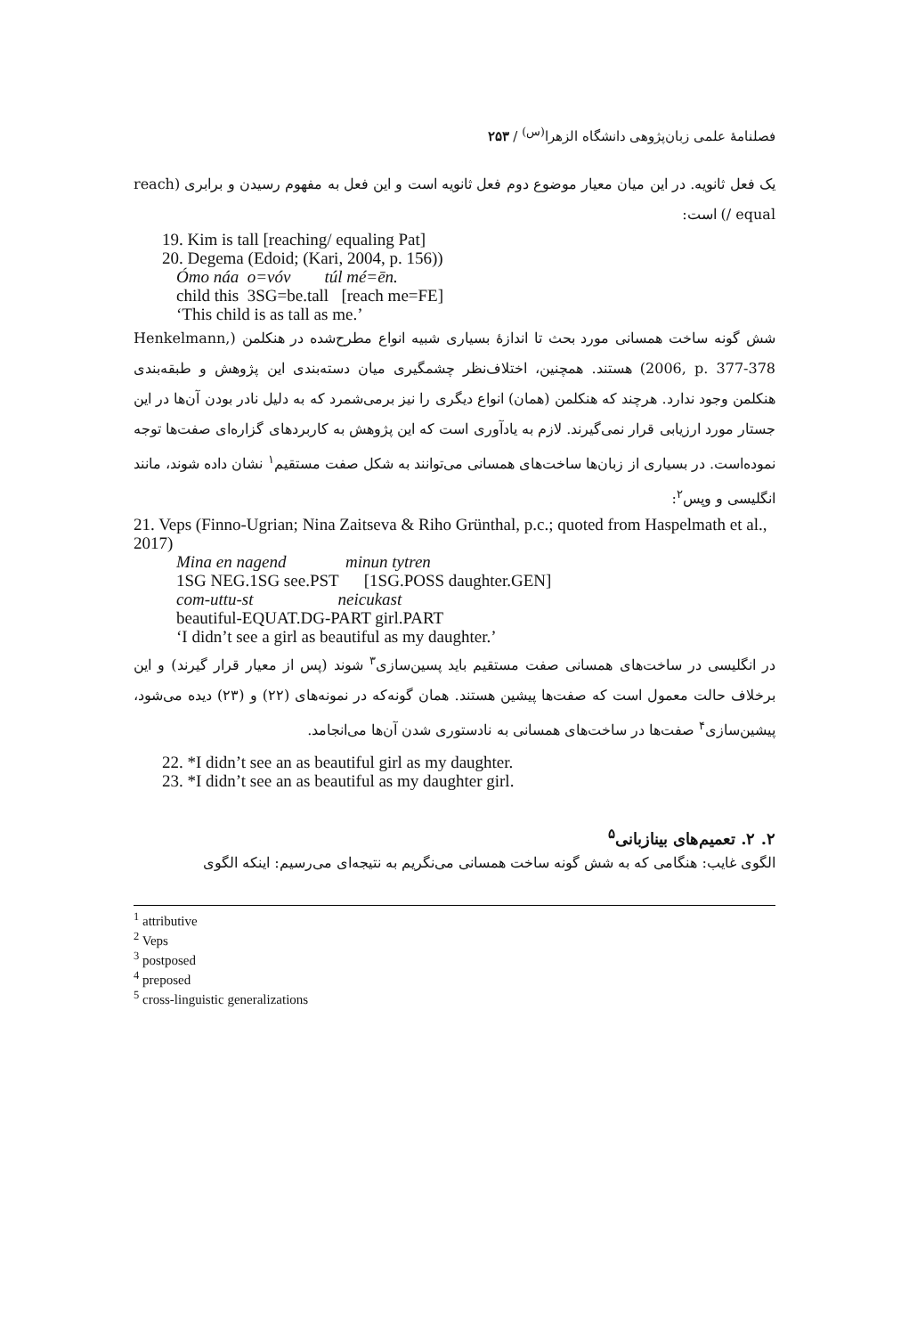فصلنامهٔ علمی زبان‌پژوهی دانشگاه الزهرا<sup>(س)</sup> / ۲۵۳
یک فعل ثانویه. در این میان معیار موضوع دوم فعل ثانویه است و این فعل به مفهوم رسیدن و برابری (reach / equal) است:
19. Kim is tall [reaching/ equaling Pat]
20. Degema (Edoid; (Kari, 2004, p. 156))
Ómo náa o=vóv túl mé=ēn.
child this 3SG=be.tall [reach me=FE]
‘This child is as tall as me.’
شش گونه ساخت همسانی مورد بحث تا اندازهٔ بسیاری شبیه انواع مطرح‌شده در هنکلمن (Henkelmann, 2006, p. 377-378) هستند. همچنین، اختلاف‌نظر چشمگیری میان دسته‌بندی این پژوهش و طبقه‌بندی هنکلمن وجود ندارد. هرچند که هنکلمن (همان) انواع دیگری را نیز برمی‌شمرد که به دلیل نادر بودن آن‌ها در این جستار مورد ارزیابی قرار نمی‌گیرند. لازم به یادآوری است که این پژوهش به کاربردهای گزاره‌ای صفت‌ها توجه نموده‌است. در بسیاری از زبان‌ها ساخت‌های همسانی می‌توانند به شکل صفت مستقیم<sup>۱</sup> نشان داده شوند، مانند انگلیسی و وپس<sup>۲</sup>:
21. Veps (Finno-Ugrian; Nina Zaitseva & Riho Grünthal, p.c.; quoted from Haspelmath et al., 2017)
Mina en nagend minun tytren
1SG NEG.1SG see.PST [1SG.POSS daughter.GEN]
com-uttu-st neicukast
beautiful-EQUAT.DG-PART girl.PART
‘I didn’t see a girl as beautiful as my daughter.’
در انگلیسی در ساخت‌های همسانی صفت مستقیم باید پسین‌سازی<sup>۳</sup> شوند (پس از معیار قرار گیرند) و این برخلاف حالت معمول است که صفت‌ها پیشین هستند. همان گونه‌که در نمونه‌های (۲۲) و (۲۳) دیده می‌شود، پیشین‌سازی<sup>۴</sup> صفت‌ها در ساخت‌های همسانی به نادستوری شدن آن‌ها می‌انجامد.
22. *I didn’t see an as beautiful girl as my daughter.
23. *I didn’t see an as beautiful as my daughter girl.
۲. ۲. تعمیم‌های بینازبانی<sup>۵</sup>
الگوی غایب: هنگامی که به شش گونه ساخت همسانی می‌نگریم به نتیجه‌ای می‌رسیم: اینکه الگوی
<sup>1</sup> attributive
<sup>2</sup> Veps
<sup>3</sup> postposed
<sup>4</sup> preposed
<sup>5</sup> cross-linguistic generalizations